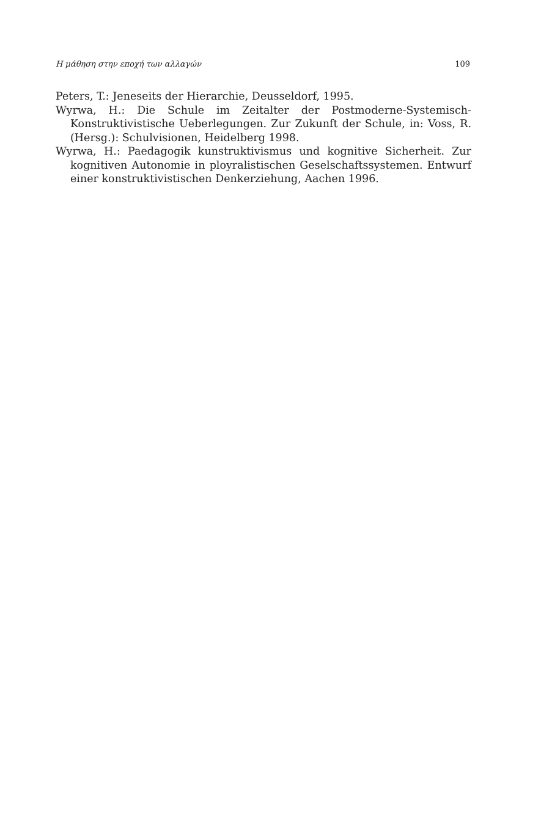Η μάθηση στην εποχή των αλλαγών 109
Peters, T.: Jeneseits der Hierarchie, Deusseldorf, 1995.
Wyrwa, H.: Die Schule im Zeitalter der Postmoderne-Systemisch-Konstruktivistische Ueberlegungen. Zur Zukunft der Schule, in: Voss, R. (Hersg.): Schulvisionen, Heidelberg 1998.
Wyrwa, H.: Paedagogik kunstruktivismus und kognitive Sicherheit. Zur kognitiven Autonomie in ployralistischen Geselschaftssystemen. Entwurf einer konstruktivistischen Denkerziehung, Aachen 1996.